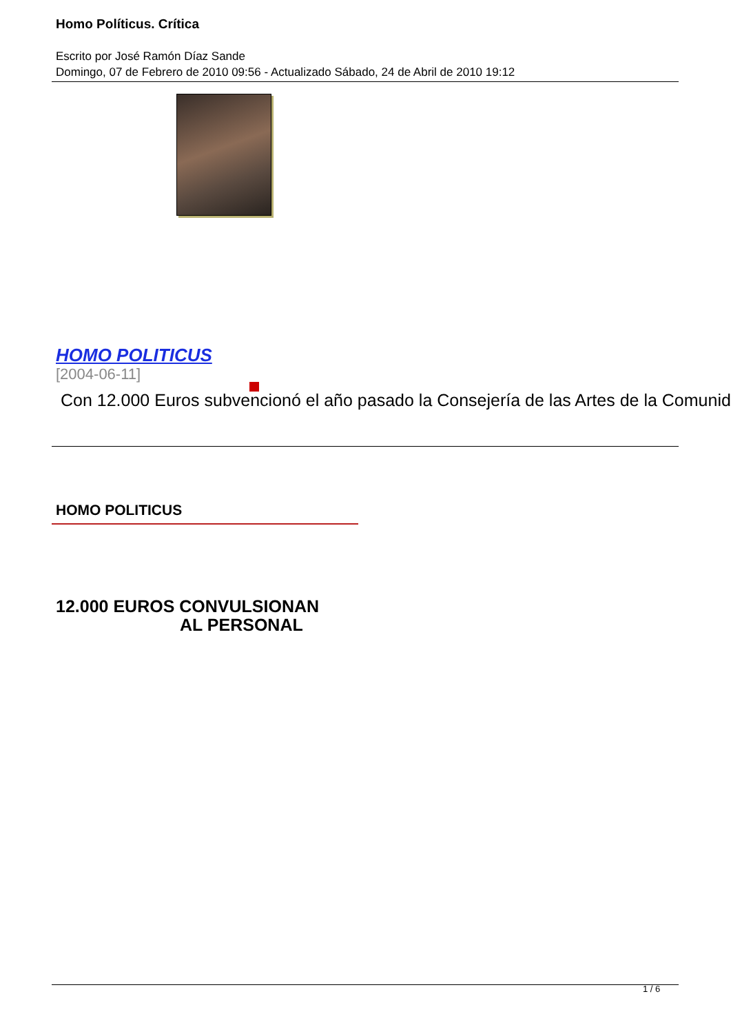Homo Políticus. Crítica
Escrito por José Ramón Díaz Sande
Domingo, 07 de Febrero de 2010 09:56 - Actualizado Sábado, 24 de Abril de 2010 19:12
HOMO POLITICUS
[2004-06-11]
Con 12.000 Euros subvencionó el año pasado la Consejería de las Artes de la Comunid
HOMO POLITICUS
12.000 EUROS CONVULSIONAN
AL PERSONAL
1 / 6